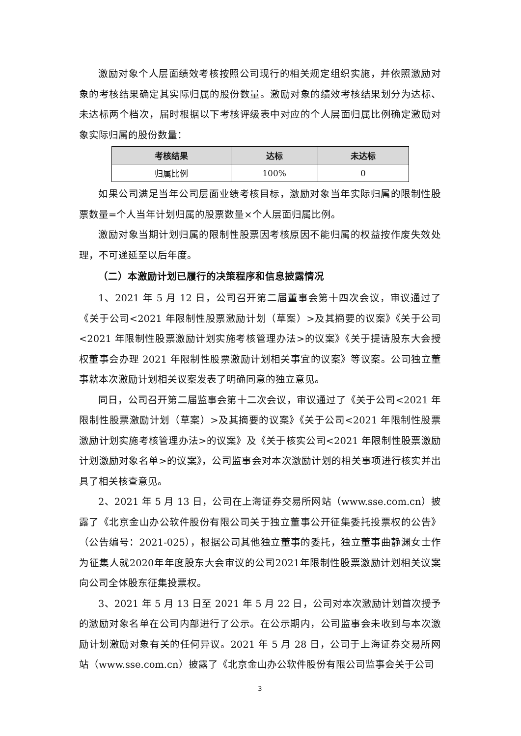激励对象个人层面绩效考核按照公司现行的相关规定组织实施，并依照激励对象的考核结果确定其实际归属的股份数量。激励对象的绩效考核结果划分为达标、未达标两个档次，届时根据以下考核评级表中对应的个人层面归属比例确定激励对象实际归属的股份数量：
| 考核结果 | 达标 | 未达标 |
| --- | --- | --- |
| 归属比例 | 100% | 0 |
如果公司满足当年公司层面业绩考核目标，激励对象当年实际归属的限制性股票数量=个人当年计划归属的股票数量×个人层面归属比例。
激励对象当期计划归属的限制性股票因考核原因不能归属的权益按作废失效处理，不可递延至以后年度。
（二）本激励计划已履行的决策程序和信息披露情况
1、2021 年 5 月 12 日，公司召开第二届董事会第十四次会议，审议通过了《关于公司<2021 年限制性股票激励计划（草案）>及其摘要的议案》《关于公司<2021 年限制性股票激励计划实施考核管理办法>的议案》《关于提请股东大会授权董事会办理 2021 年限制性股票激励计划相关事宜的议案》等议案。公司独立董事就本次激励计划相关议案发表了明确同意的独立意见。
同日，公司召开第二届监事会第十二次会议，审议通过了《关于公司<2021 年限制性股票激励计划（草案）>及其摘要的议案》《关于公司<2021 年限制性股票激励计划实施考核管理办法>的议案》及《关于核实公司<2021 年限制性股票激励计划激励对象名单>的议案》，公司监事会对本次激励计划的相关事项进行核实并出具了相关核查意见。
2、2021 年 5 月 13 日，公司在上海证券交易所网站（www.sse.com.cn）披露了《北京金山办公软件股份有限公司关于独立董事公开征集委托投票权的公告》（公告编号：2021-025），根据公司其他独立董事的委托，独立董事曲静渊女士作为征集人就2020年年度股东大会审议的公司2021年限制性股票激励计划相关议案向公司全体股东征集投票权。
3、2021 年 5 月 13 日至 2021 年 5 月 22 日，公司对本次激励计划首次授予的激励对象名单在公司内部进行了公示。在公示期内，公司监事会未收到与本次激励计划激励对象有关的任何异议。2021 年 5 月 28 日，公司于上海证券交易所网站（www.sse.com.cn）披露了《北京金山办公软件股份有限公司监事会关于公司
3